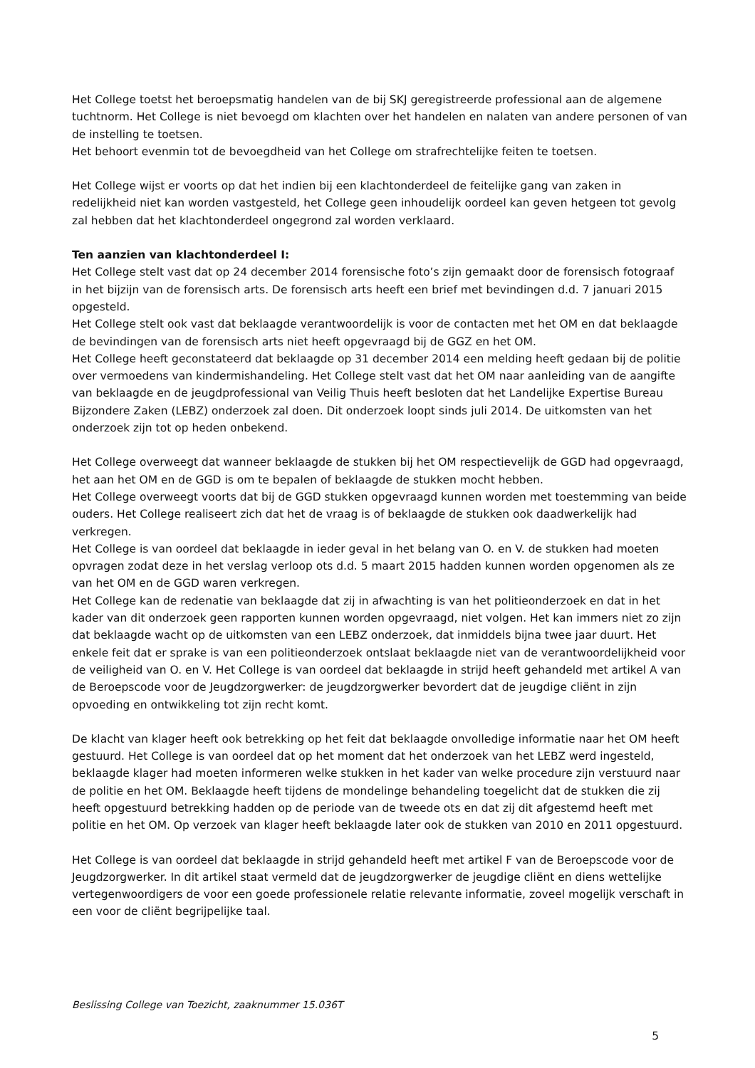Het College toetst het beroepsmatig handelen van de bij SKJ geregistreerde professional aan de algemene tuchtnorm. Het College is niet bevoegd om klachten over het handelen en nalaten van andere personen of van de instelling te toetsen.
Het behoort evenmin tot de bevoegdheid van het College om strafrechtelijke feiten te toetsen.
Het College wijst er voorts op dat het indien bij een klachtonderdeel de feitelijke gang van zaken in redelijkheid niet kan worden vastgesteld, het College geen inhoudelijk oordeel kan geven hetgeen tot gevolg zal hebben dat het klachtonderdeel ongegrond zal worden verklaard.
Ten aanzien van klachtonderdeel I:
Het College stelt vast dat op 24 december 2014 forensische foto’s zijn gemaakt door de forensisch fotograaf in het bijzijn van de forensisch arts. De forensisch arts heeft een brief met bevindingen d.d. 7 januari 2015 opgesteld.
Het College stelt ook vast dat beklaagde verantwoordelijk is voor de contacten met het OM en dat beklaagde de bevindingen van de forensisch arts niet heeft opgevraagd bij de GGZ en het OM.
Het College heeft geconstateerd dat beklaagde op 31 december 2014 een melding heeft gedaan bij de politie over vermoedens van kindermishandeling. Het College stelt vast dat het OM naar aanleiding van de aangifte van beklaagde en de jeugdprofessional van Veilig Thuis heeft besloten dat het Landelijke Expertise Bureau Bijzondere Zaken (LEBZ) onderzoek zal doen. Dit onderzoek loopt sinds juli 2014. De uitkomsten van het onderzoek zijn tot op heden onbekend.
Het College overweegt dat wanneer beklaagde de stukken bij het OM respectievelijk de GGD had opgevraagd, het aan het OM en de GGD is om te bepalen of beklaagde de stukken mocht hebben.
Het College overweegt voorts dat bij de GGD stukken opgevraagd kunnen worden met toestemming van beide ouders. Het College realiseert zich dat het de vraag is of beklaagde de stukken ook daadwerkelijk had verkregen.
Het College is van oordeel dat beklaagde in ieder geval in het belang van O. en V. de stukken had moeten opvragen zodat deze in het verslag verloop ots d.d. 5 maart 2015 hadden kunnen worden opgenomen als ze van het OM en de GGD waren verkregen.
Het College kan de redenatie van beklaagde dat zij in afwachting is van het politieonderzoek en dat in het kader van dit onderzoek geen rapporten kunnen worden opgevraagd, niet volgen. Het kan immers niet zo zijn dat beklaagde wacht op de uitkomsten van een LEBZ onderzoek, dat inmiddels bijna twee jaar duurt. Het enkele feit dat er sprake is van een politieonderzoek ontslaat beklaagde niet van de verantwoordelijkheid voor de veiligheid van O. en V. Het College is van oordeel dat beklaagde in strijd heeft gehandeld met artikel A van de Beroepscode voor de Jeugdzorgwerker: de jeugdzorgwerker bevordert dat de jeugdige cliënt in zijn opvoeding en ontwikkeling tot zijn recht komt.
De klacht van klager heeft ook betrekking op het feit dat beklaagde onvolledige informatie naar het OM heeft gestuurd. Het College is van oordeel dat op het moment dat het onderzoek van het LEBZ werd ingesteld, beklaagde klager had moeten informeren welke stukken in het kader van welke procedure zijn verstuurd naar de politie en het OM. Beklaagde heeft tijdens de mondelinge behandeling toegelicht dat de stukken die zij heeft opgestuurd betrekking hadden op de periode van de tweede ots en dat zij dit afgestemd heeft met politie en het OM. Op verzoek van klager heeft beklaagde later ook de stukken van 2010 en 2011 opgestuurd.
Het College is van oordeel dat beklaagde in strijd gehandeld heeft met artikel F van de Beroepscode voor de Jeugdzorgwerker. In dit artikel staat vermeld dat de jeugdzorgwerker de jeugdige cliënt en diens wettelijke vertegenwoordigers de voor een goede professionele relatie relevante informatie, zoveel mogelijk verschaft in een voor de cliënt begrijpelijke taal.
Beslissing College van Toezicht, zaaknummer 15.036T
5